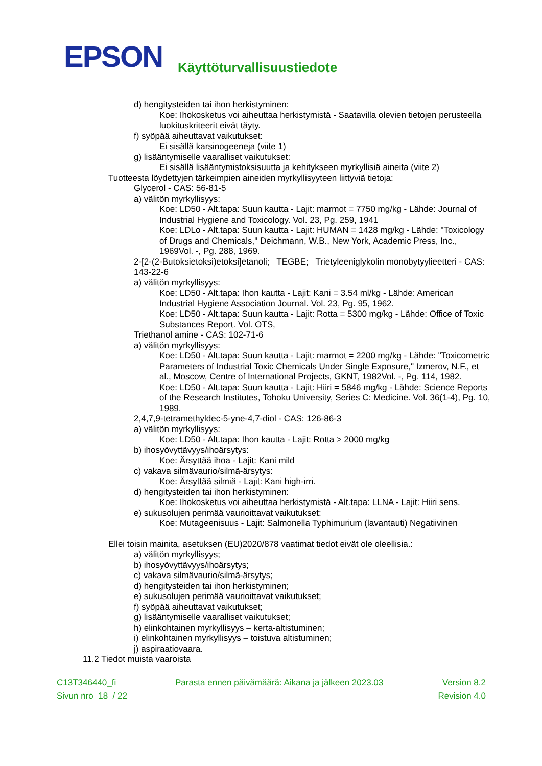EPSON
Käyttöturvallisuustiedote
d) hengitysteiden tai ihon herkistyminen:
Koe: Ihokosketus voi aiheuttaa herkistymistä - Saatavilla olevien tietojen perusteella luokituskriteerit eivät täyty.
f) syöpää aiheuttavat vaikutukset:
Ei sisällä karsinogeeneja (viite 1)
g) lisääntymiselle vaaralliset vaikutukset:
Ei sisällä lisääntymistoksisuutta ja kehitykseen myrkyllisiä aineita (viite 2)
Tuotteesta löydettyjen tärkeimpien aineiden myrkyllisyyteen liittyviä tietoja:
Glycerol - CAS: 56-81-5
a) välitön myrkyllisyys:
Koe: LD50 - Alt.tapa: Suun kautta - Lajit: marmot = 7750 mg/kg - Lähde: Journal of Industrial Hygiene and Toxicology. Vol. 23, Pg. 259, 1941
Koe: LDLo - Alt.tapa: Suun kautta - Lajit: HUMAN = 1428 mg/kg - Lähde: "Toxicology of Drugs and Chemicals," Deichmann, W.B., New York, Academic Press, Inc., 1969Vol. -, Pg. 288, 1969.
2-[2-(2-Butoksietoksi)etoksi]etanoli; TEGBE; Trietyleeniglykolin monobytyylieetteri - CAS: 143-22-6
a) välitön myrkyllisyys:
Koe: LD50 - Alt.tapa: Ihon kautta - Lajit: Kani = 3.54 ml/kg - Lähde: American Industrial Hygiene Association Journal. Vol. 23, Pg. 95, 1962.
Koe: LD50 - Alt.tapa: Suun kautta - Lajit: Rotta = 5300 mg/kg - Lähde: Office of Toxic Substances Report. Vol. OTS,
Triethanol amine - CAS: 102-71-6
a) välitön myrkyllisyys:
Koe: LD50 - Alt.tapa: Suun kautta - Lajit: marmot = 2200 mg/kg - Lähde: "Toxicometric Parameters of Industrial Toxic Chemicals Under Single Exposure," Izmerov, N.F., et al., Moscow, Centre of International Projects, GKNT, 1982Vol. -, Pg. 114, 1982.
Koe: LD50 - Alt.tapa: Suun kautta - Lajit: Hiiri = 5846 mg/kg - Lähde: Science Reports of the Research Institutes, Tohoku University, Series C: Medicine. Vol. 36(1-4), Pg. 10, 1989.
2,4,7,9-tetramethyldec-5-yne-4,7-diol - CAS: 126-86-3
a) välitön myrkyllisyys:
Koe: LD50 - Alt.tapa: Ihon kautta - Lajit: Rotta > 2000 mg/kg
b) ihosyövyttävyys/ihoärsytys:
Koe: Ärsyttää ihoa - Lajit: Kani mild
c) vakava silmävaurio/silmä-ärsytys:
Koe: Ärsyttää silmiä - Lajit: Kani high-irri.
d) hengitysteiden tai ihon herkistyminen:
Koe: Ihokosketus voi aiheuttaa herkistymistä - Alt.tapa: LLNA - Lajit: Hiiri sens.
e) sukusolujen perimää vaurioittavat vaikutukset:
Koe: Mutageenisuus - Lajit: Salmonella Typhimurium (lavantauti) Negatiivinen
Ellei toisin mainita, asetuksen (EU)2020/878 vaatimat tiedot eivät ole oleellisia.:
a) välitön myrkyllisyys;
b) ihosyövyttävyys/ihoärsytys;
c) vakava silmävaurio/silmä-ärsytys;
d) hengitysteiden tai ihon herkistyminen;
e) sukusolujen perimää vaurioittavat vaikutukset;
f) syöpää aiheuttavat vaikutukset;
g) lisääntymiselle vaaralliset vaikutukset;
h) elinkohtainen myrkyllisyys – kerta-altistuminen;
i) elinkohtainen myrkyllisyys – toistuva altistuminen;
j) aspiraatiovaara.
11.2 Tiedot muista vaaroista
C13T346440_fi Parasta ennen päivämäärä: Aikana ja jälkeen 2023.03 Version 8.2
Sivun nro 18 / 22 Revision 4.0